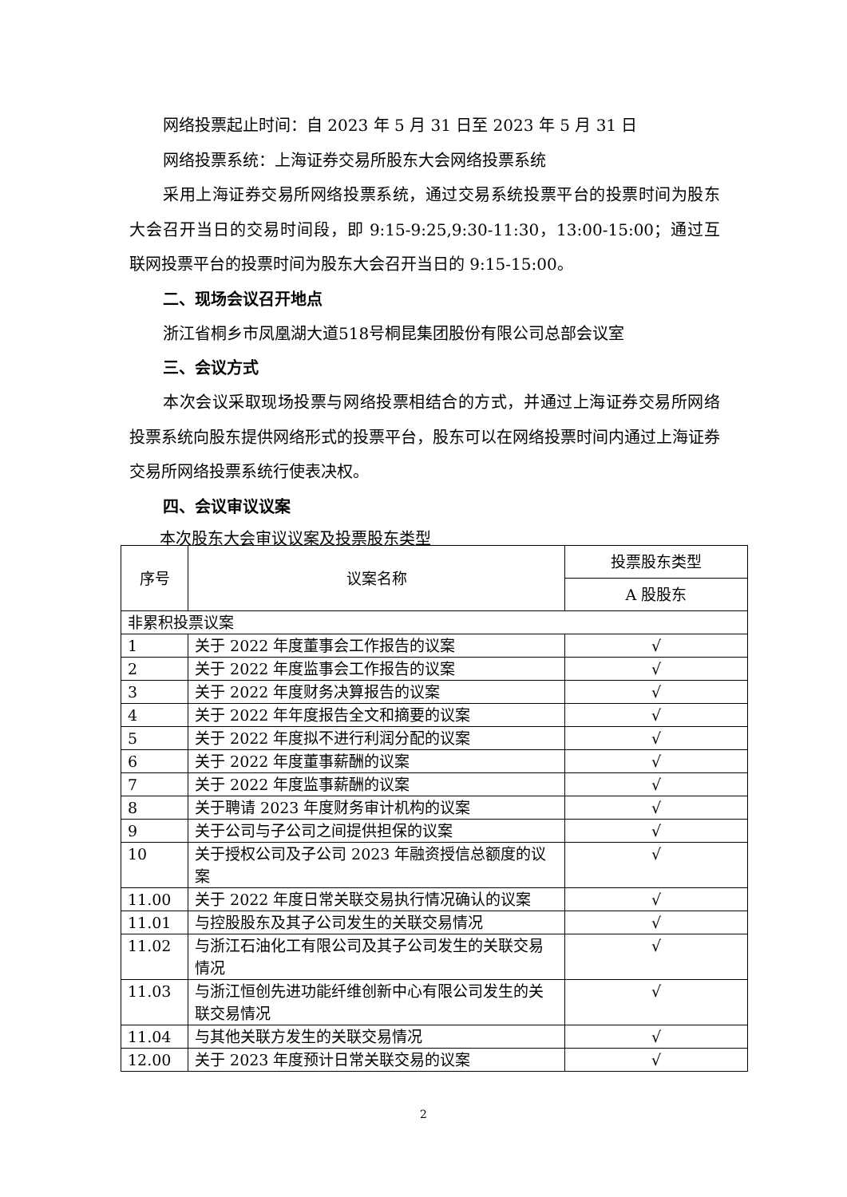网络投票起止时间：自 2023 年 5 月 31 日至 2023 年 5 月 31 日
网络投票系统：上海证券交易所股东大会网络投票系统
采用上海证券交易所网络投票系统，通过交易系统投票平台的投票时间为股东大会召开当日的交易时间段，即 9:15-9:25,9:30-11:30，13:00-15:00；通过互联网投票平台的投票时间为股东大会召开当日的 9:15-15:00。
二、现场会议召开地点
浙江省桐乡市凤凰湖大道518号桐昆集团股份有限公司总部会议室
三、会议方式
本次会议采取现场投票与网络投票相结合的方式，并通过上海证券交易所网络投票系统向股东提供网络形式的投票平台，股东可以在网络投票时间内通过上海证券交易所网络投票系统行使表决权。
四、会议审议议案
本次股东大会审议议案及投票股东类型
| 序号 | 议案名称 | 投票股东类型 |
| --- | --- | --- |
| | | A 股股东 |
| 非累积投票议案 | | |
| 1 | 关于 2022 年度董事会工作报告的议案 | √ |
| 2 | 关于 2022 年度监事会工作报告的议案 | √ |
| 3 | 关于 2022 年度财务决算报告的议案 | √ |
| 4 | 关于 2022 年年度报告全文和摘要的议案 | √ |
| 5 | 关于 2022 年度拟不进行利润分配的议案 | √ |
| 6 | 关于 2022 年度董事薪酬的议案 | √ |
| 7 | 关于 2022 年度监事薪酬的议案 | √ |
| 8 | 关于聘请 2023 年度财务审计机构的议案 | √ |
| 9 | 关于公司与子公司之间提供担保的议案 | √ |
| 10 | 关于授权公司及子公司 2023 年融资授信总额度的议案 | √ |
| 11.00 | 关于 2022 年度日常关联交易执行情况确认的议案 | √ |
| 11.01 | 与控股股东及其子公司发生的关联交易情况 | √ |
| 11.02 | 与浙江石油化工有限公司及其子公司发生的关联交易情况 | √ |
| 11.03 | 与浙江恒创先进功能纤维创新中心有限公司发生的关联交易情况 | √ |
| 11.04 | 与其他关联方发生的关联交易情况 | √ |
| 12.00 | 关于 2023 年度预计日常关联交易的议案 | √ |
2